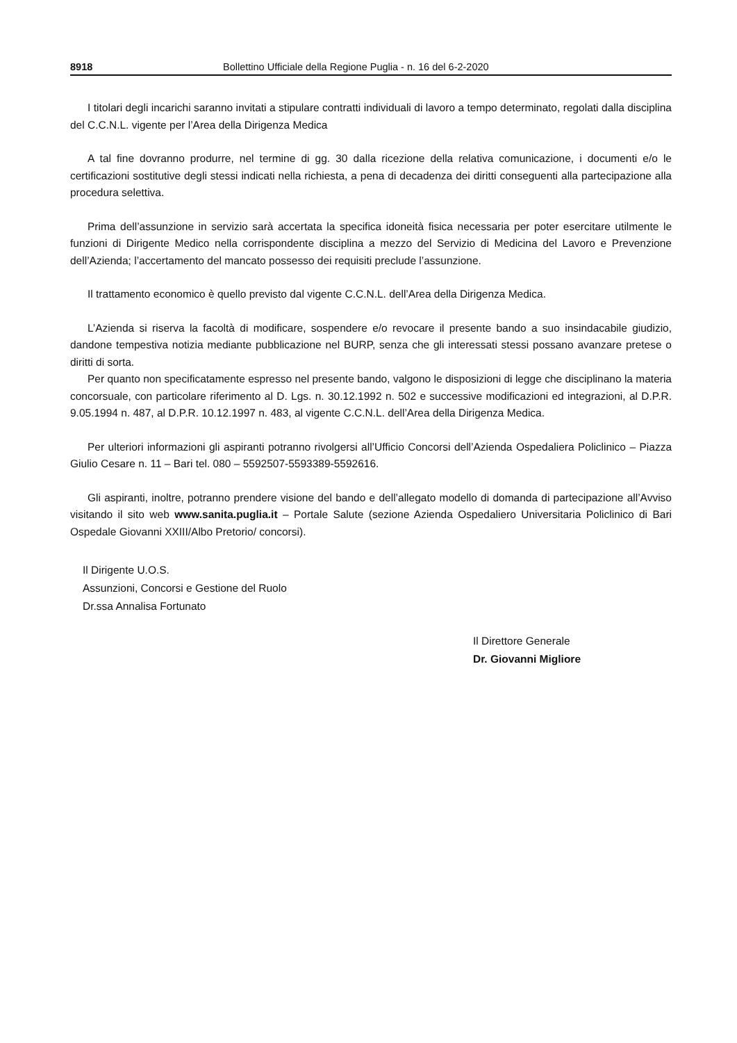8918 Bollettino Ufficiale della Regione Puglia - n. 16 del 6-2-2020
I titolari degli incarichi saranno invitati a stipulare contratti individuali di lavoro a tempo determinato, regolati dalla disciplina del C.C.N.L. vigente per l’Area della Dirigenza Medica
A tal fine dovranno produrre, nel termine di gg. 30 dalla ricezione della relativa comunicazione, i documenti e/o le certificazioni sostitutive degli stessi indicati nella richiesta, a pena di decadenza dei diritti conseguenti alla partecipazione alla procedura selettiva.
Prima dell’assunzione in servizio sarà accertata la specifica idoneità fisica necessaria per poter esercitare utilmente le funzioni di Dirigente Medico nella corrispondente disciplina a mezzo del Servizio di Medicina del Lavoro e Prevenzione dell’Azienda; l’accertamento del mancato possesso dei requisiti preclude l’assunzione.
Il trattamento economico è quello previsto dal vigente C.C.N.L. dell’Area della Dirigenza Medica.
L’Azienda si riserva la facoltà di modificare, sospendere e/o revocare il presente bando a suo insindacabile giudizio, dandone tempestiva notizia mediante pubblicazione nel BURP, senza che gli interessati stessi possano avanzare pretese o diritti di sorta.
Per quanto non specificatamente espresso nel presente bando, valgono le disposizioni di legge che disciplinano la materia concorsuale, con particolare riferimento al D. Lgs. n. 30.12.1992 n. 502 e successive modificazioni ed integrazioni, al D.P.R. 9.05.1994 n. 487, al D.P.R. 10.12.1997 n. 483, al vigente C.C.N.L. dell’Area della Dirigenza Medica.
Per ulteriori informazioni gli aspiranti potranno rivolgersi all’Ufficio Concorsi dell’Azienda Ospedaliera Policlinico – Piazza Giulio Cesare n. 11 – Bari tel. 080 – 5592507-5593389-5592616.
Gli aspiranti, inoltre, potranno prendere visione del bando e dell’allegato modello di domanda di partecipazione all’Avviso visitando il sito web www.sanita.puglia.it – Portale Salute (sezione Azienda Ospedaliero Universitaria Policlinico di Bari Ospedale Giovanni XXIII/Albo Pretorio/ concorsi).
Il Dirigente U.O.S.
Assunzioni, Concorsi e Gestione del Ruolo
Dr.ssa Annalisa Fortunato
Il Direttore Generale
Dr. Giovanni Migliore